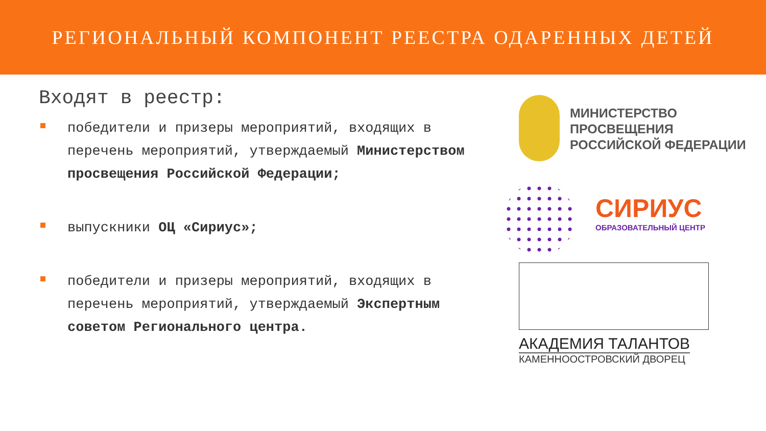РЕГИОНАЛЬНЫЙ КОМПОНЕНТ РЕЕСТРА ОДАРЕННЫХ ДЕТЕЙ
Входят в реестр:
победители и призеры мероприятий, входящих в перечень мероприятий, утверждаемый Министерством просвещения Российской Федерации;
выпускники ОЦ «Сириус»;
победители и призеры мероприятий, входящих в перечень мероприятий, утверждаемый Экспертным советом Регионального центра.
МИНИСТЕРСТВО
ПРОСВЕЩЕНИЯ
РОССИЙСКОЙ ФЕДЕРАЦИИ
СИРИУС
ОБРАЗОВАТЕЛЬНЫЙ ЦЕНТР
АКАДЕМИЯ ТАЛАНТОВ
КАМЕННООСТРОВСКИЙ ДВОРЕЦ